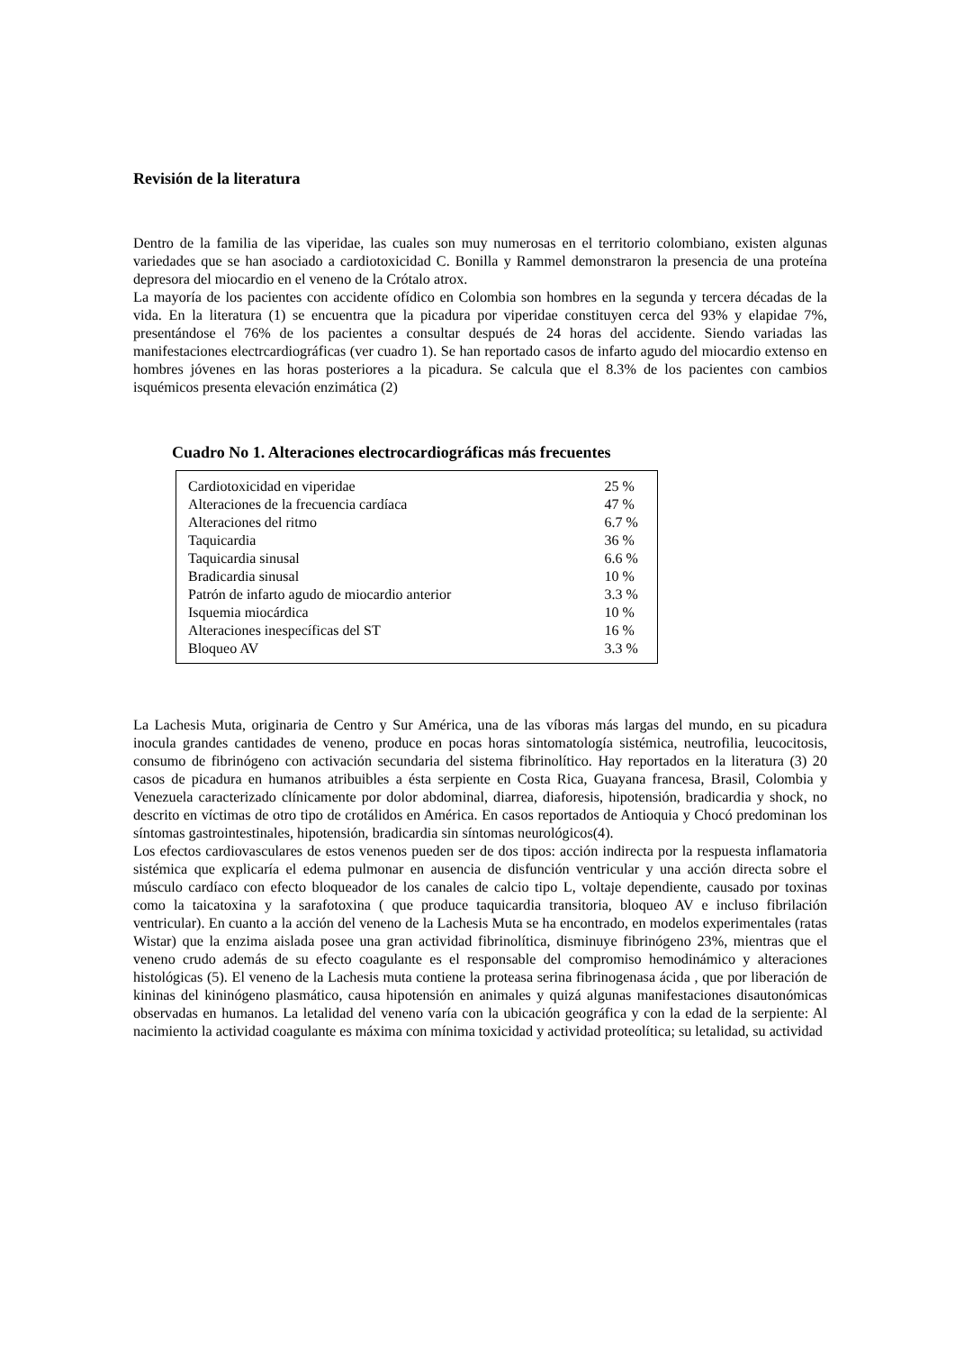Revisión de la literatura
Dentro de la familia de las viperidae, las cuales son muy numerosas en el territorio colombiano, existen algunas variedades que se han asociado a cardiotoxicidad C. Bonilla y Rammel demonstraron la presencia de una proteína depresora del miocardio en el veneno de la Crótalo atrox.
La mayoría de los pacientes con accidente ofídico en Colombia son hombres en la segunda y tercera décadas de la vida. En la literatura (1) se encuentra que la picadura por viperidae constituyen cerca del 93% y elapidae 7%, presentándose el 76% de los pacientes a consultar después de 24 horas del accidente. Siendo variadas las manifestaciones electrcardiográficas (ver cuadro 1). Se han reportado casos de infarto agudo del miocardio extenso en hombres jóvenes en las horas posteriores a la picadura. Se calcula que el 8.3% de los pacientes con cambios isquémicos presenta elevación enzimática (2)
Cuadro No 1. Alteraciones electrocardiográficas más frecuentes
| Cardiotoxicidad en viperidae | 25 % |
| Alteraciones de la frecuencia cardíaca | 47 % |
| Alteraciones del ritmo | 6.7 % |
| Taquicardia | 36 % |
| Taquicardia sinusal | 6.6 % |
| Bradicardia sinusal | 10 % |
| Patrón de infarto agudo de miocardio anterior | 3.3 % |
| Isquemia miocárdica | 10 % |
| Alteraciones inespecíficas del ST | 16 % |
| Bloqueo AV | 3.3 % |
La Lachesis Muta, originaria de Centro y Sur América, una de las víboras más largas del mundo, en su picadura inocula grandes cantidades de veneno, produce en pocas horas sintomatología sistémica, neutrofilia, leucocitosis, consumo de fibrinógeno con activación secundaria del sistema fibrinolítico. Hay reportados en la literatura (3) 20 casos de picadura en humanos atribuibles a ésta serpiente en Costa Rica, Guayana francesa, Brasil, Colombia y Venezuela caracterizado clínicamente por dolor abdominal, diarrea, diaforesis, hipotensión, bradicardia y shock, no descrito en víctimas de otro tipo de crotálidos en América. En casos reportados de Antioquia y Chocó predominan los síntomas gastrointestinales, hipotensión, bradicardia sin síntomas neurológicos(4).
Los efectos cardiovasculares de estos venenos pueden ser de dos tipos: acción indirecta por la respuesta inflamatoria sistémica que explicaría el edema pulmonar en ausencia de disfunción ventricular y una acción directa sobre el músculo cardíaco con efecto bloqueador de los canales de calcio tipo L, voltaje dependiente, causado por toxinas como la taicatoxina y la sarafotoxina ( que produce taquicardia transitoria, bloqueo AV e incluso fibrilación ventricular). En cuanto a la acción del veneno de la Lachesis Muta se ha encontrado, en modelos experimentales (ratas Wistar) que la enzima aislada posee una gran actividad fibrinolítica, disminuye fibrinógeno 23%, mientras que el veneno crudo además de su efecto coagulante es el responsable del compromiso hemodinámico y alteraciones histológicas (5). El veneno de la Lachesis muta contiene la proteasa serina fibrinogenasa ácida , que por liberación de kininas del kininógeno plasmático, causa hipotensión en animales y quizá algunas manifestaciones disautonómicas observadas en humanos. La letalidad del veneno varía con la ubicación geográfica y con la edad de la serpiente: Al nacimiento la actividad coagulante es máxima con mínima toxicidad y actividad proteolítica; su letalidad, su actividad